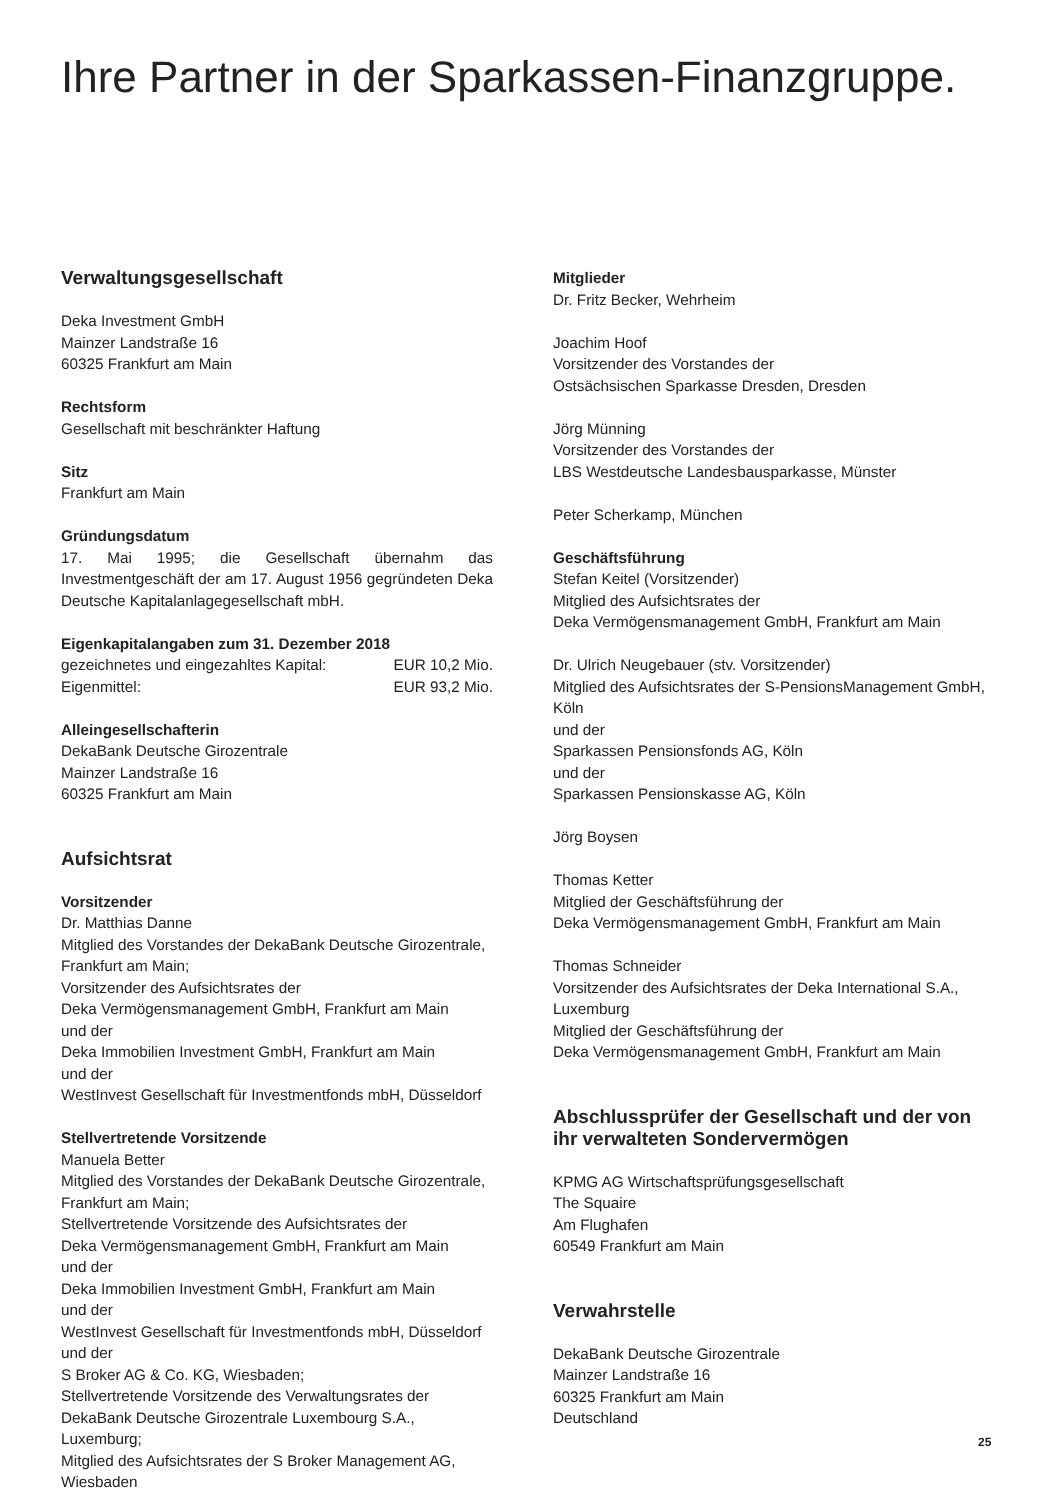Ihre Partner in der Sparkassen-Finanzgruppe.
Verwaltungsgesellschaft
Deka Investment GmbH
Mainzer Landstraße 16
60325 Frankfurt am Main
Rechtsform
Gesellschaft mit beschränkter Haftung
Sitz
Frankfurt am Main
Gründungsdatum
17. Mai 1995; die Gesellschaft übernahm das Investmentgeschäft der am 17. August 1956 gegründeten Deka Deutsche Kapitalanlagegesellschaft mbH.
Eigenkapitalangaben zum 31. Dezember 2018
gezeichnetes und eingezahltes Kapital: EUR 10,2 Mio.
Eigenmittel: EUR 93,2 Mio.
Alleingesellschafterin
DekaBank Deutsche Girozentrale
Mainzer Landstraße 16
60325 Frankfurt am Main
Aufsichtsrat
Vorsitzender
Dr. Matthias Danne
Mitglied des Vorstandes der DekaBank Deutsche Girozentrale, Frankfurt am Main;
Vorsitzender des Aufsichtsrates der
Deka Vermögensmanagement GmbH, Frankfurt am Main
und der
Deka Immobilien Investment GmbH, Frankfurt am Main
und der
WestInvest Gesellschaft für Investmentfonds mbH, Düsseldorf
Stellvertretende Vorsitzende
Manuela Better
Mitglied des Vorstandes der DekaBank Deutsche Girozentrale, Frankfurt am Main;
Stellvertretende Vorsitzende des Aufsichtsrates der
Deka Vermögensmanagement GmbH, Frankfurt am Main
und der
Deka Immobilien Investment GmbH, Frankfurt am Main
und der
WestInvest Gesellschaft für Investmentfonds mbH, Düsseldorf
und der
S Broker AG & Co. KG, Wiesbaden;
Stellvertretende Vorsitzende des Verwaltungsrates der
DekaBank Deutsche Girozentrale Luxembourg S.A., Luxemburg;
Mitglied des Aufsichtsrates der S Broker Management AG, Wiesbaden
Mitglieder
Dr. Fritz Becker, Wehrheim
Joachim Hoof
Vorsitzender des Vorstandes der
Ostsächsischen Sparkasse Dresden, Dresden
Jörg Münning
Vorsitzender des Vorstandes der
LBS Westdeutsche Landesbausparkasse, Münster
Peter Scherkamp, München
Geschäftsführung
Stefan Keitel (Vorsitzender)
Mitglied des Aufsichtsrates der
Deka Vermögensmanagement GmbH, Frankfurt am Main
Dr. Ulrich Neugebauer (stv. Vorsitzender)
Mitglied des Aufsichtsrates der S-PensionsManagement GmbH, Köln
und der
Sparkassen Pensionsfonds AG, Köln
und der
Sparkassen Pensionskasse AG, Köln
Jörg Boysen
Thomas Ketter
Mitglied der Geschäftsführung der
Deka Vermögensmanagement GmbH, Frankfurt am Main
Thomas Schneider
Vorsitzender des Aufsichtsrates der Deka International S.A., Luxemburg
Mitglied der Geschäftsführung der
Deka Vermögensmanagement GmbH, Frankfurt am Main
Abschlussprüfer der Gesellschaft und der von ihr verwalteten Sondervermögen
KPMG AG Wirtschaftsprüfungsgesellschaft
The Squaire
Am Flughafen
60549 Frankfurt am Main
Verwahrstelle
DekaBank Deutsche Girozentrale
Mainzer Landstraße 16
60325 Frankfurt am Main
Deutschland
25